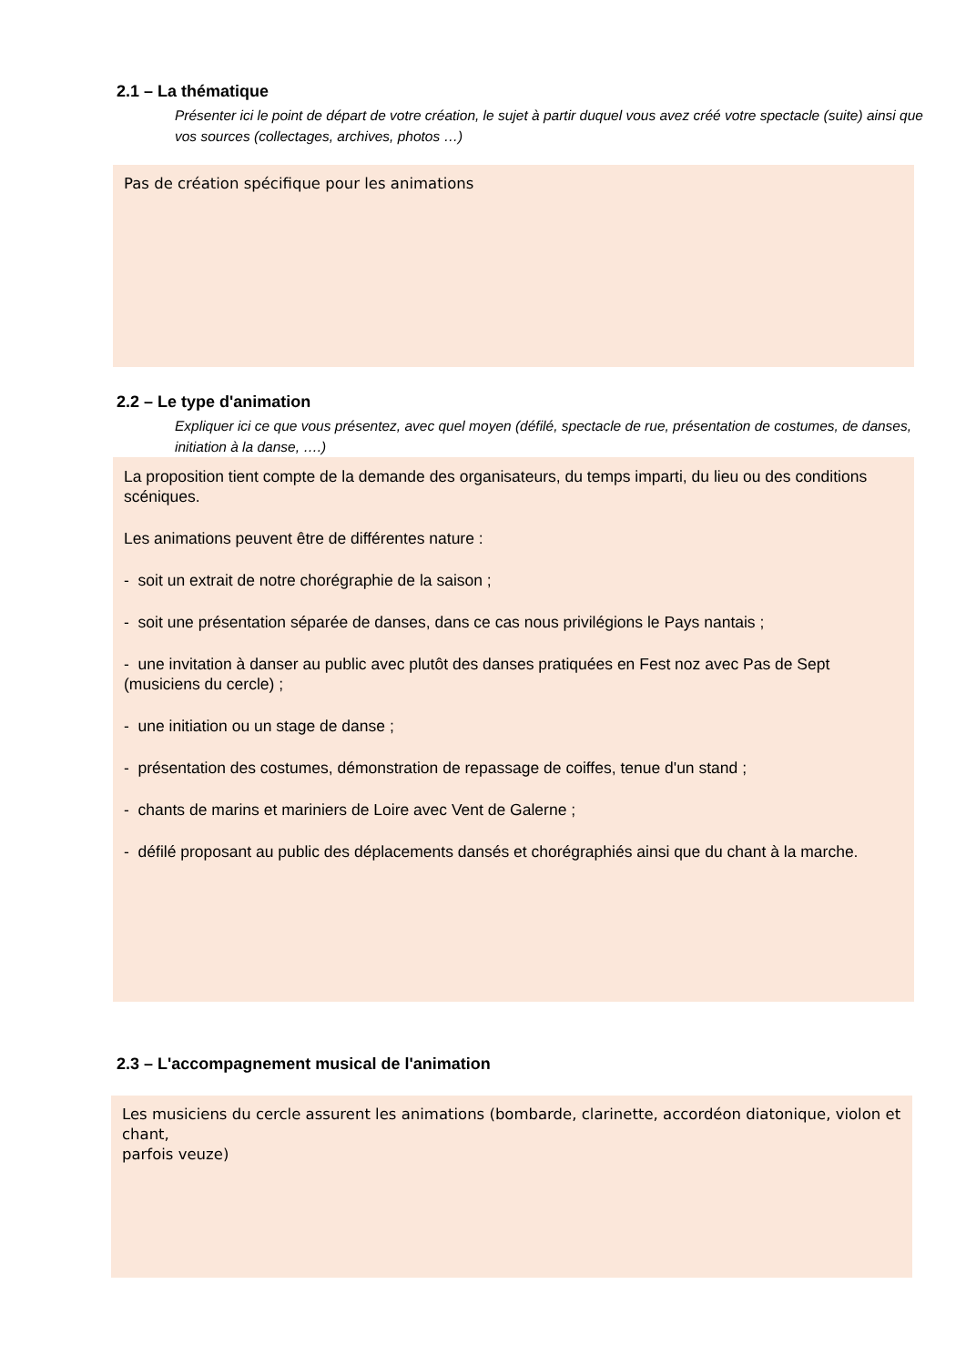2.1 – La thématique
Présenter ici le point de départ de votre création, le sujet à partir duquel vous avez créé votre spectacle (suite) ainsi que vos sources (collectages, archives, photos …)
Pas de création spécifique pour les animations
2.2 – Le type d'animation
Expliquer ici ce que vous présentez, avec quel moyen (défilé, spectacle de rue, présentation de costumes, de danses, initiation à la danse, ….)
La proposition tient compte de la demande des organisateurs, du temps imparti, du lieu ou des conditions
scéniques.
Les animations peuvent être de différentes nature :
- soit un extrait de notre chorégraphie de la saison ;
- soit une présentation séparée de danses, dans ce cas nous privilégions le Pays nantais ;
- une invitation à danser au public avec plutôt des danses pratiquées en Fest noz avec Pas de Sept
(musiciens du cercle) ;
- une initiation ou un stage de danse ;
- présentation des costumes, démonstration de repassage de coiffes, tenue d'un stand ;
- chants de marins et mariniers de Loire avec Vent de Galerne ;
- défilé proposant au public des déplacements dansés et chorégraphiés ainsi que du chant à la marche.
2.3 – L'accompagnement musical de l'animation
Les musiciens du cercle assurent les animations (bombarde, clarinette, accordéon diatonique, violon et chant,
parfois veuze)